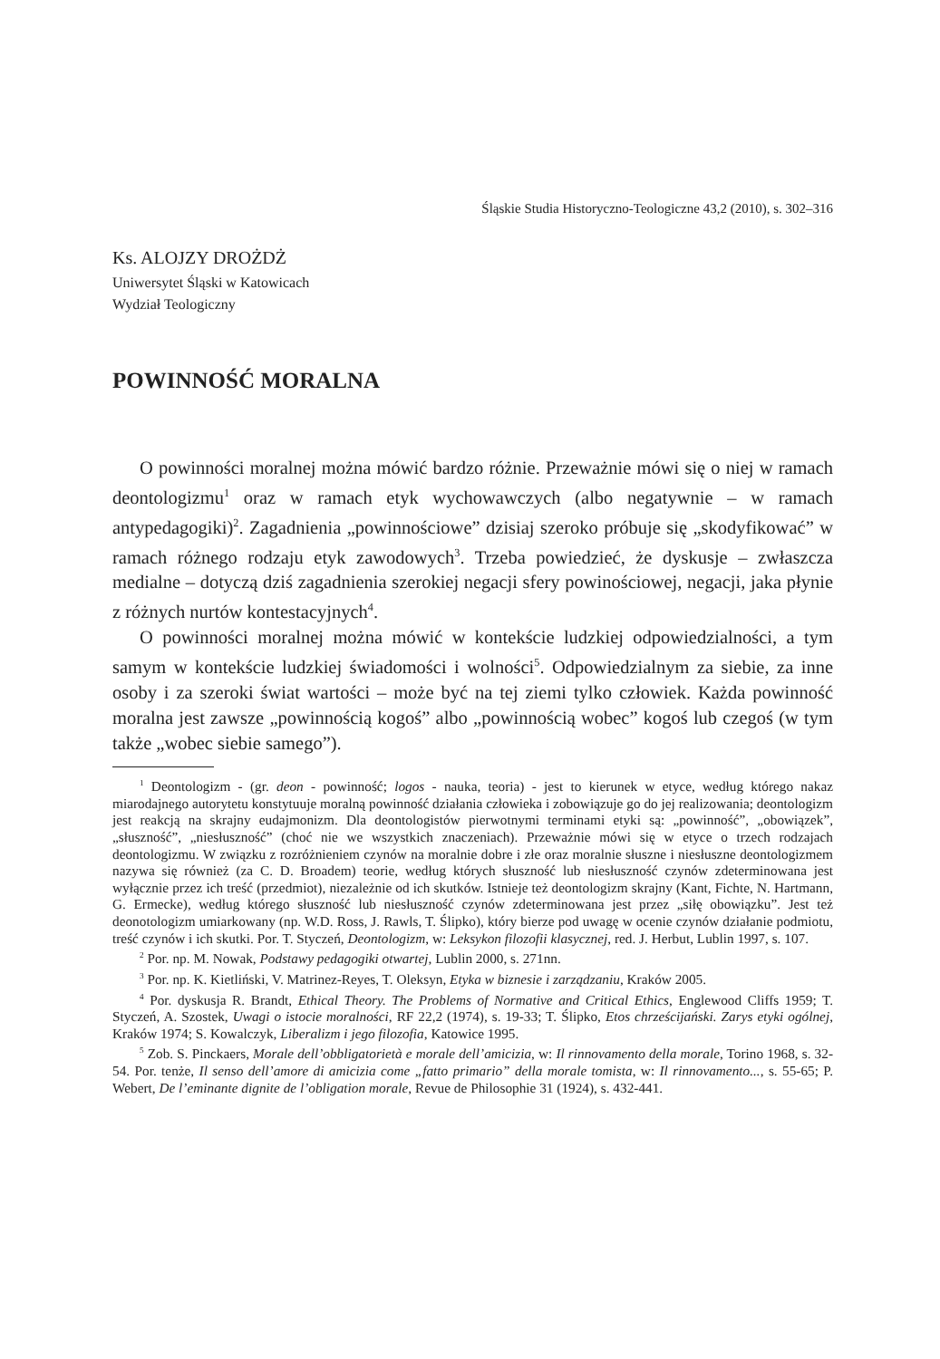Śląskie Studia Historyczno-Teologiczne 43,2 (2010), s. 302–316
Ks. ALOJZY DROŻDŻ
Uniwersytet Śląski w Katowicach
Wydział Teologiczny
POWINNOŚĆ MORALNA
O powinności moralnej można mówić bardzo różnie. Przeważnie mówi się o niej w ramach deontologizmu<sup>1</sup> oraz w ramach etyk wychowawczych (albo negatywnie – w ramach antypedagogiki)<sup>2</sup>. Zagadnienia „powinnościowe” dzisiaj szeroko próbuje się „skodyfikować” w ramach różnego rodzaju etyk zawodowych<sup>3</sup>. Trzeba powiedzieć, że dyskusje – zwłaszcza medialne – dotyczą dziś zagadnienia szerokiej negacji sfery powinościowej, negacji, jaka płynie z różnych nurtów kontestacyjnych<sup>4</sup>.
O powinności moralnej można mówić w kontekście ludzkiej odpowiedzialności, a tym samym w kontekście ludzkiej świadomości i wolności<sup>5</sup>. Odpowiedzialnym za siebie, za inne osoby i za szeroki świat wartości – może być na tej ziemi tylko człowiek. Każda powinność moralna jest zawsze „powinnością kogoś” albo „powinnością wobec” kogoś lub czegoś (w tym także „wobec siebie samego”).
<sup>1</sup> Deontologizm - (gr. deon - powinność; logos - nauka, teoria) - jest to kierunek w etyce, według którego nakaz miarodajnego autorytetu konstytuuje moralną powinność działania człowieka i zobowiązuje go do jej realizowania; deontologizm jest reakcją na skrajny eudajmonizm. Dla deontologistów pierwotnymi terminami etyki są: „powinność”, „obowiązek”, „słuszność”, „niesłuszność” (choć nie we wszystkich znaczeniach). Przeważnie mówi się w etyce o trzech rodzajach deontologizmu. W związku z rozróżnieniem czynów na moralnie dobre i złe oraz moralnie słuszne i niesłuszne deontologizmem nazywa się również (za C. D. Broadem) teorie, według których słuszność lub niesłuszność czynów zdeterminowana jest wyłącznie przez ich treść (przedmiot), niezależnie od ich skutków. Istnieje też deontologizm skrajny (Kant, Fichte, N. Hartmann, G. Ermecke), według którego słuszność lub niesłuszność czynów zdeterminowana jest przez „siłę obowiązku”. Jest też deonotologizm umiarkowany (np. W.D. Ross, J. Rawls, T. Ślipko), który bierze pod uwagę w ocenie czynów działanie podmiotu, treść czynów i ich skutki. Por. T. Styczeń, Deontologizm, w: Leksykon filozofii klasycznej, red. J. Herbut, Lublin 1997, s. 107.
<sup>2</sup> Por. np. M. Nowak, Podstawy pedagogiki otwartej, Lublin 2000, s. 271nn.
<sup>3</sup> Por. np. K. Kietliński, V. Matrinez-Reyes, T. Oleksyn, Etyka w biznesie i zarządzaniu, Kraków 2005.
<sup>4</sup> Por. dyskusja R. Brandt, Ethical Theory. The Problems of Normative and Critical Ethics, Englewood Cliffs 1959; T. Styczeń, A. Szostek, Uwagi o istocie moralności, RF 22,2 (1974), s. 19-33; T. Ślipko, Etos chrześcijański. Zarys etyki ogólnej, Kraków 1974; S. Kowalczyk, Liberalizm i jego filozofia, Katowice 1995.
<sup>5</sup> Zob. S. Pinckaers, Morale dell’obbligatorietà e morale dell’amicizia, w: Il rinnovamento della morale, Torino 1968, s. 32-54. Por. tenże, Il senso dell’amore di amicizia come „fatto primario” della morale tomista, w: Il rinnovamento..., s. 55-65; P. Webert, De l’eminante dignite de l’obligation morale, Revue de Philosophie 31 (1924), s. 432-441.